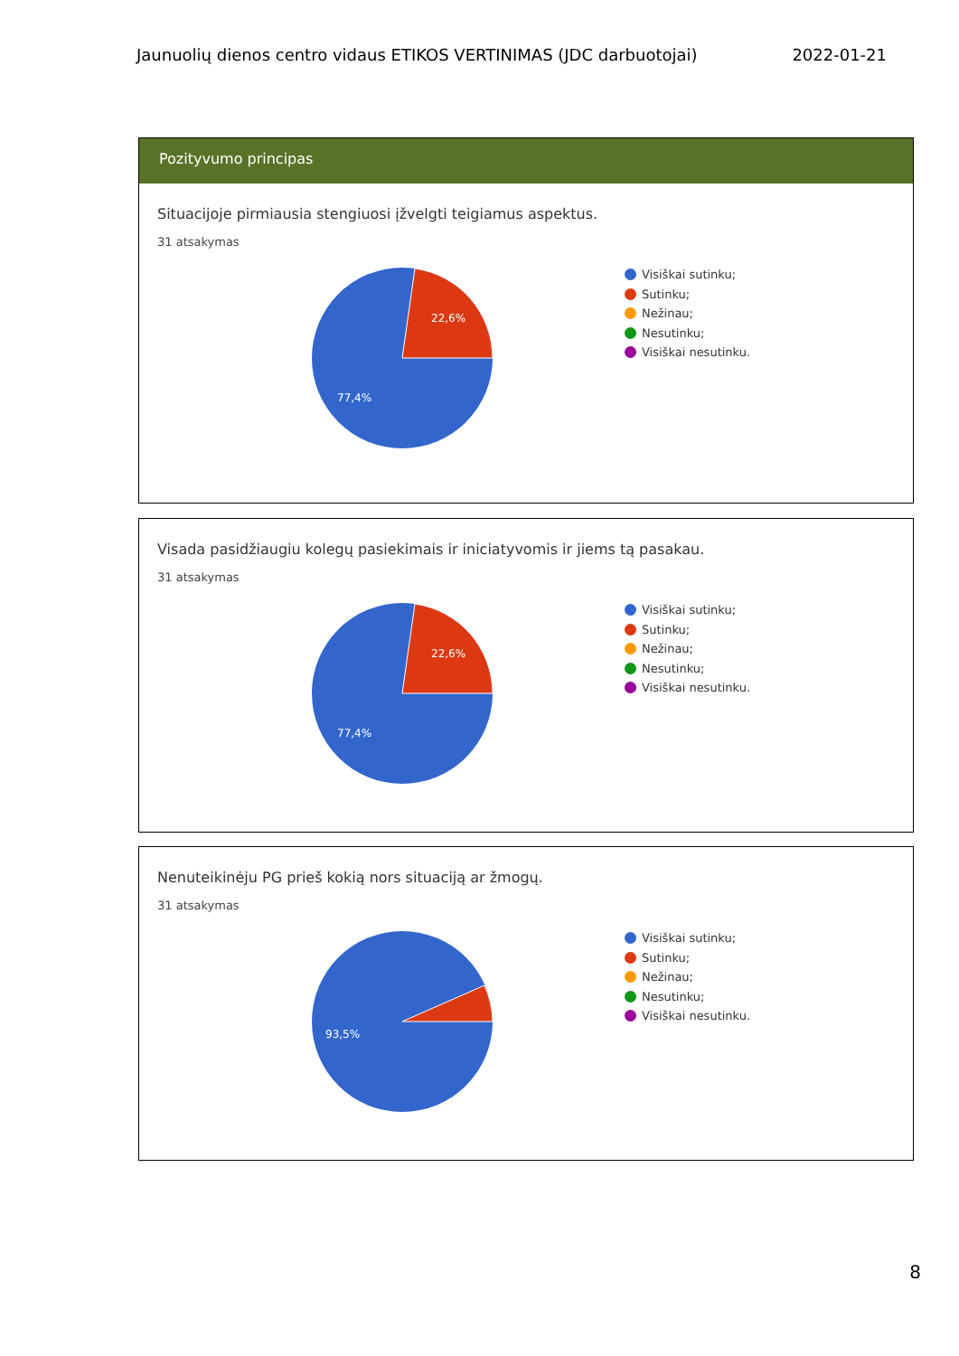Jaunuolių dienos centro vidaus ETIKOS VERTINIMAS (JDC darbuotojai) 2022-01-21
Pozityvumo principas
Situacijoje pirmiausia stengiuosi įžvelgti teigiamus aspektus.
31 atsakymas
22,6%
77,4%
Visiškai sutinku;
Sutinku;
Nežinau;
Nesutinku;
Visiškai nesutinku.
Visada pasidžiaugiu kolegų pasiekimais ir iniciatyvomis ir jiems tą pasakau.
31 atsakymas
22,6%
77,4%
Visiškai sutinku;
Sutinku;
Nežinau;
Nesutinku;
Visiškai nesutinku.
Nenuteikinėju PG prieš kokią nors situaciją ar žmogų.
31 atsakymas
93,5%
Visiškai sutinku;
Sutinku;
Nežinau;
Nesutinku;
Visiškai nesutinku.
8